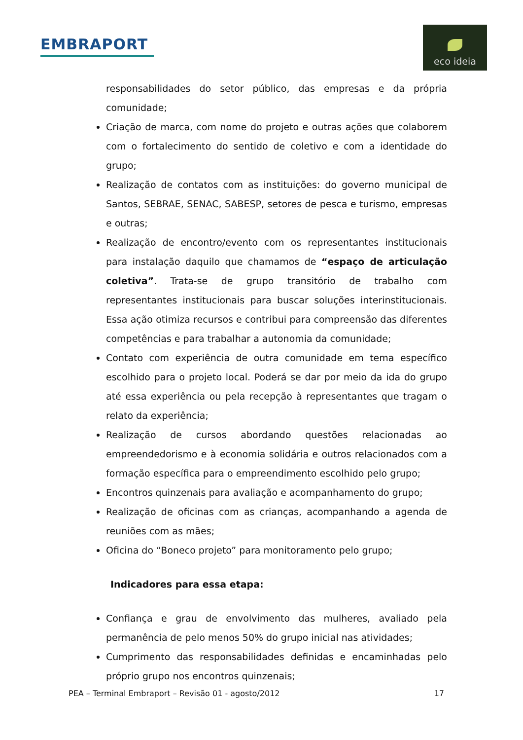EMBRAPORT
eco ideia
responsabilidades do setor público, das empresas e da própria comunidade;
Criação de marca, com nome do projeto e outras ações que colaborem com o fortalecimento do sentido de coletivo e com a identidade do grupo;
Realização de contatos com as instituições: do governo municipal de Santos, SEBRAE, SENAC, SABESP, setores de pesca e turismo, empresas e outras;
Realização de encontro/evento com os representantes institucionais para instalação daquilo que chamamos de “espaço de articulação coletiva”. Trata-se de grupo transitório de trabalho com representantes institucionais para buscar soluções interinstitucionais. Essa ação otimiza recursos e contribui para compreensão das diferentes competências e para trabalhar a autonomia da comunidade;
Contato com experiência de outra comunidade em tema específico escolhido para o projeto local. Poderá se dar por meio da ida do grupo até essa experiência ou pela recepção à representantes que tragam o relato da experiência;
Realização de cursos abordando questões relacionadas ao empreendedorismo e à economia solidária e outros relacionados com a formação específica para o empreendimento escolhido pelo grupo;
Encontros quinzenais para avaliação e acompanhamento do grupo;
Realização de oficinas com as crianças, acompanhando a agenda de reuniões com as mães;
Oficina do “Boneco projeto” para monitoramento pelo grupo;
Indicadores para essa etapa:
Confiança e grau de envolvimento das mulheres, avaliado pela permanência de pelo menos 50% do grupo inicial nas atividades;
Cumprimento das responsabilidades definidas e encaminhadas pelo próprio grupo nos encontros quinzenais;
PEA – Terminal Embraport – Revisão 01 - agosto/2012 17